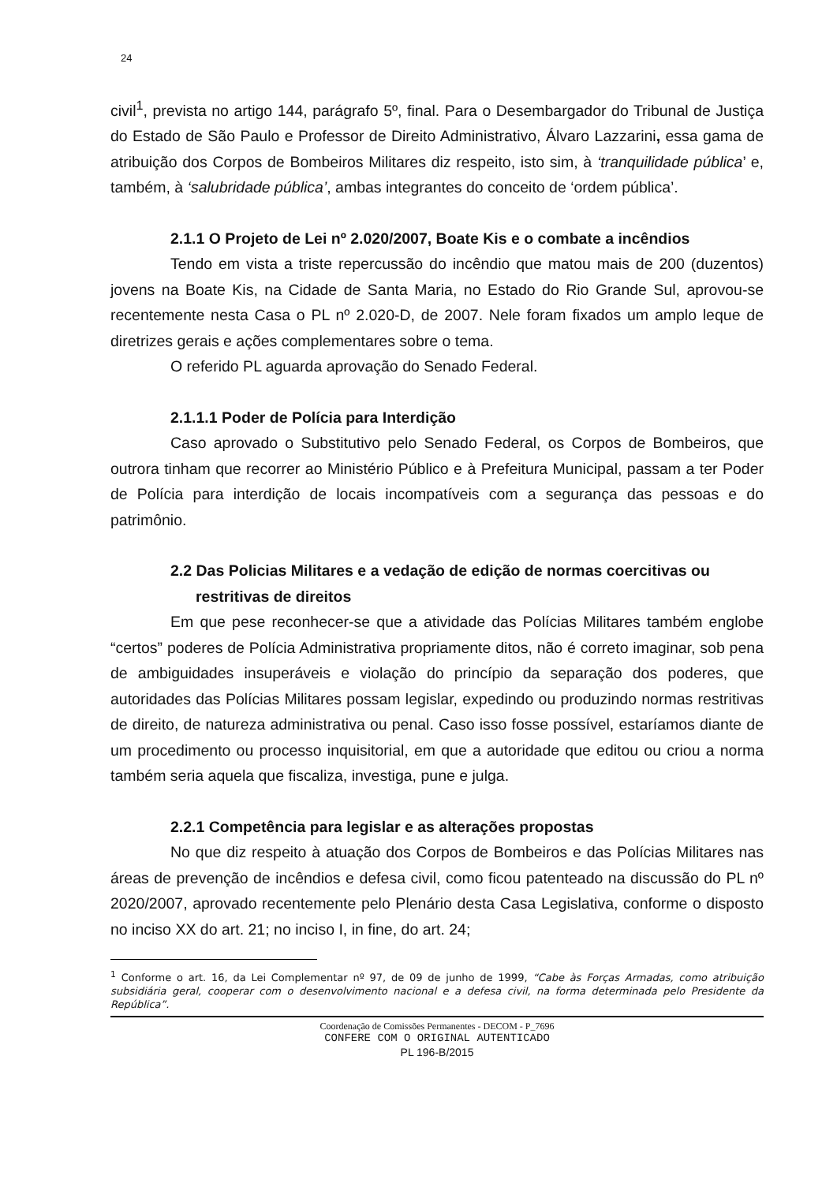24
civil<sup>1</sup>, prevista no artigo 144, parágrafo 5º, final. Para o Desembargador do Tribunal de Justiça do Estado de São Paulo e Professor de Direito Administrativo, Álvaro Lazzarini, essa gama de atribuição dos Corpos de Bombeiros Militares diz respeito, isto sim, à ‘tranquilidade pública’ e, também, à ‘salubridade pública’, ambas integrantes do conceito de ‘ordem pública’.
2.1.1 O Projeto de Lei nº 2.020/2007, Boate Kis e o combate a incêndios
Tendo em vista a triste repercussão do incêndio que matou mais de 200 (duzentos) jovens na Boate Kis, na Cidade de Santa Maria, no Estado do Rio Grande Sul, aprovou-se recentemente nesta Casa o PL nº 2.020-D, de 2007. Nele foram fixados um amplo leque de diretrizes gerais e ações complementares sobre o tema.
O referido PL aguarda aprovação do Senado Federal.
2.1.1.1 Poder de Polícia para Interdição
Caso aprovado o Substitutivo pelo Senado Federal, os Corpos de Bombeiros, que outrora tinham que recorrer ao Ministério Público e à Prefeitura Municipal, passam a ter Poder de Polícia para interdição de locais incompatíveis com a segurança das pessoas e do patrimônio.
2.2 Das Policias Militares e a vedação de edição de normas coercitivas ou restritivas de direitos
Em que pese reconhecer-se que a atividade das Polícias Militares também englobe “certos” poderes de Polícia Administrativa propriamente ditos, não é correto imaginar, sob pena de ambiguidades insuperáveis e violação do princípio da separação dos poderes, que autoridades das Polícias Militares possam legislar, expedindo ou produzindo normas restritivas de direito, de natureza administrativa ou penal. Caso isso fosse possível, estaríamos diante de um procedimento ou processo inquisitorial, em que a autoridade que editou ou criou a norma também seria aquela que fiscaliza, investiga, pune e julga.
2.2.1 Competência para legislar e as alterações propostas
No que diz respeito à atuação dos Corpos de Bombeiros e das Polícias Militares nas áreas de prevenção de incêndios e defesa civil, como ficou patenteado na discussão do PL nº 2020/2007, aprovado recentemente pelo Plenário desta Casa Legislativa, conforme o disposto no inciso XX do art. 21; no inciso I, in fine, do art. 24;
<sup>1</sup> Conforme o art. 16, da Lei Complementar nº 97, de 09 de junho de 1999, “Cabe às Forças Armadas, como atribuição subsidiária geral, cooperar com o desenvolvimento nacional e a defesa civil, na forma determinada pelo Presidente da República”.
Coordenação de Comissões Permanentes - DECOM - P_7696
CONFERE COM O ORIGINAL AUTENTICADO
PL 196-B/2015